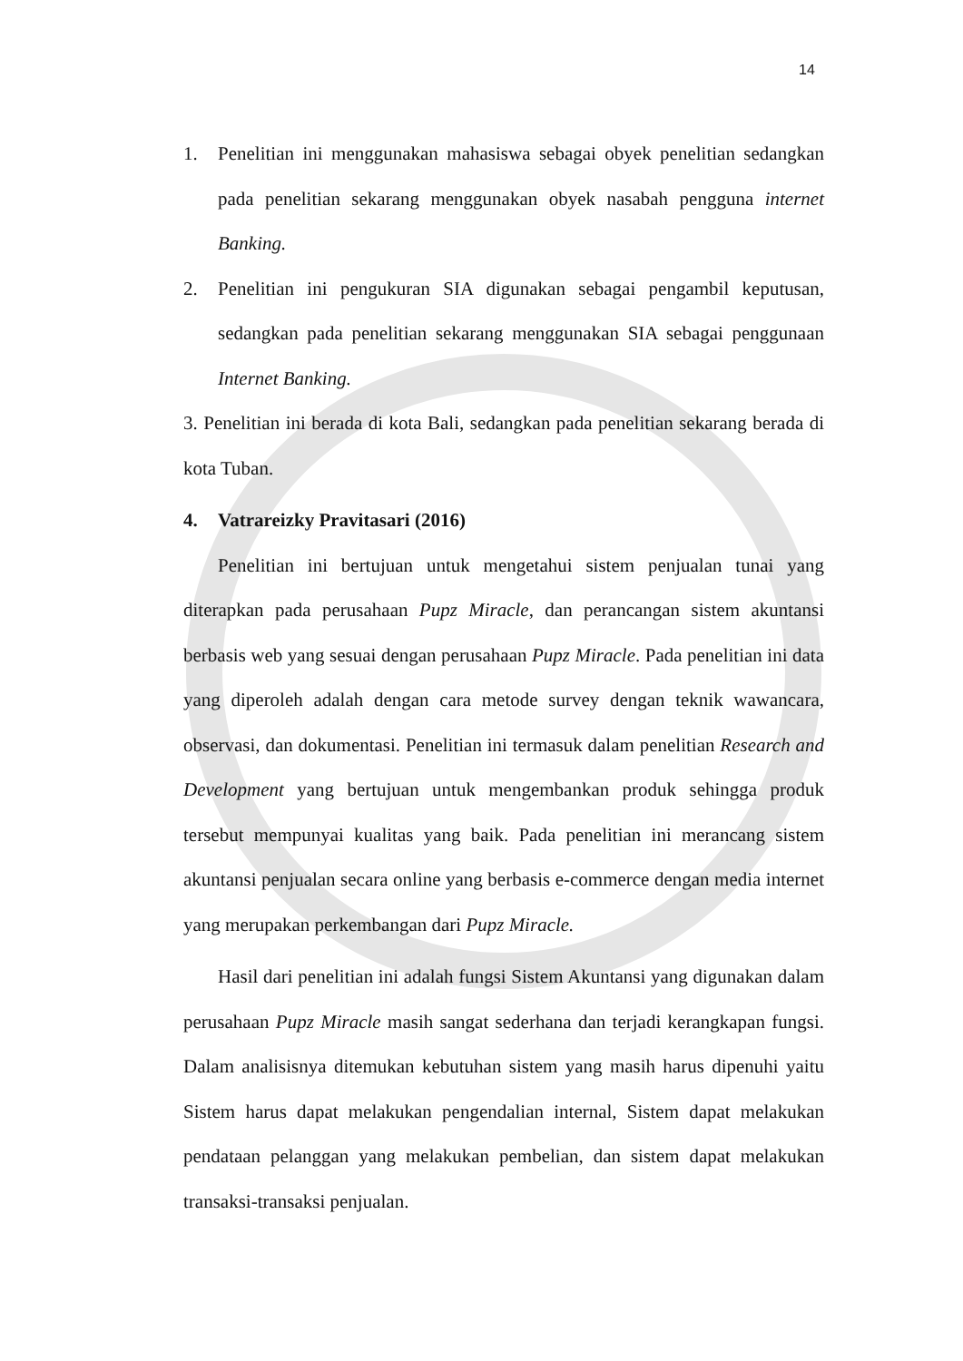14
1. Penelitian ini menggunakan mahasiswa sebagai obyek penelitian sedangkan pada penelitian sekarang menggunakan obyek nasabah pengguna internet Banking.
2. Penelitian ini pengukuran SIA digunakan sebagai pengambil keputusan, sedangkan pada penelitian sekarang menggunakan SIA sebagai penggunaan Internet Banking.
3. Penelitian ini berada di kota Bali, sedangkan pada penelitian sekarang berada di kota Tuban.
4. Vatrareizky Pravitasari (2016)
Penelitian ini bertujuan untuk mengetahui sistem penjualan tunai yang diterapkan pada perusahaan Pupz Miracle, dan perancangan sistem akuntansi berbasis web yang sesuai dengan perusahaan Pupz Miracle. Pada penelitian ini data yang diperoleh adalah dengan cara metode survey dengan teknik wawancara, observasi, dan dokumentasi. Penelitian ini termasuk dalam penelitian Research and Development yang bertujuan untuk mengembankan produk sehingga produk tersebut mempunyai kualitas yang baik. Pada penelitian ini merancang sistem akuntansi penjualan secara online yang berbasis e-commerce dengan media internet yang merupakan perkembangan dari Pupz Miracle.
Hasil dari penelitian ini adalah fungsi Sistem Akuntansi yang digunakan dalam perusahaan Pupz Miracle masih sangat sederhana dan terjadi kerangkapan fungsi. Dalam analisisnya ditemukan kebutuhan sistem yang masih harus dipenuhi yaitu Sistem harus dapat melakukan pengendalian internal, Sistem dapat melakukan pendataan pelanggan yang melakukan pembelian, dan sistem dapat melakukan transaksi-transaksi penjualan.